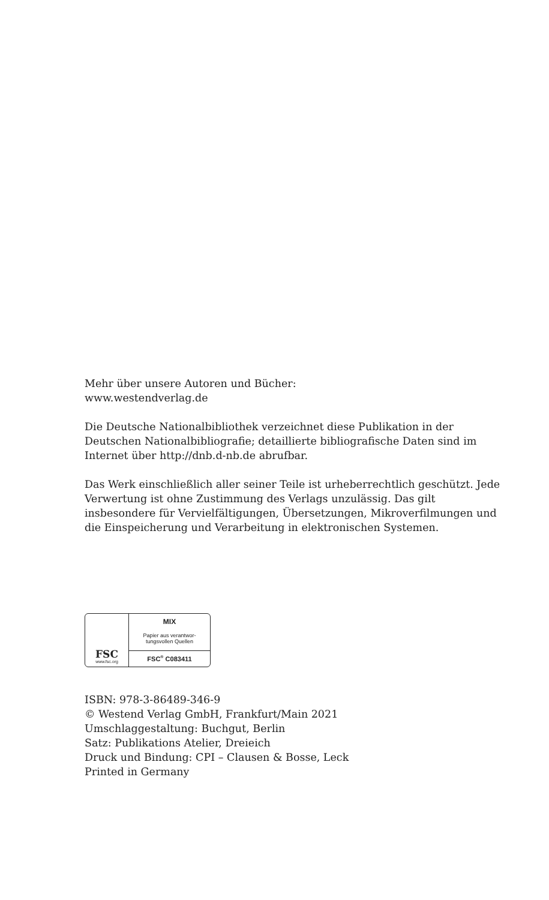Mehr über unsere Autoren und Bücher:
www.westendverlag.de
Die Deutsche Nationalbibliothek verzeichnet diese Publikation in der Deutschen Nationalbibliografie; detaillierte bibliografische Daten sind im Internet über http://dnb.d-nb.de abrufbar.
Das Werk einschließlich aller seiner Teile ist urheberrechtlich geschützt. Jede Verwertung ist ohne Zustimmung des Verlags unzulässig. Das gilt insbesondere für Vervielfältigungen, Übersetzungen, Mikroverfilmungen und die Einspeicherung und Verarbeitung in elektronischen Systemen.
FSC
www.fsc.org
MIX
Papier aus verantwor-
tungsvollen Quellen
FSC<sup>®</sup> C083411
ISBN: 978-3-86489-346-9
© Westend Verlag GmbH, Frankfurt/Main 2021
Umschlaggestaltung: Buchgut, Berlin
Satz: Publikations Atelier, Dreieich
Druck und Bindung: CPI – Clausen & Bosse, Leck
Printed in Germany